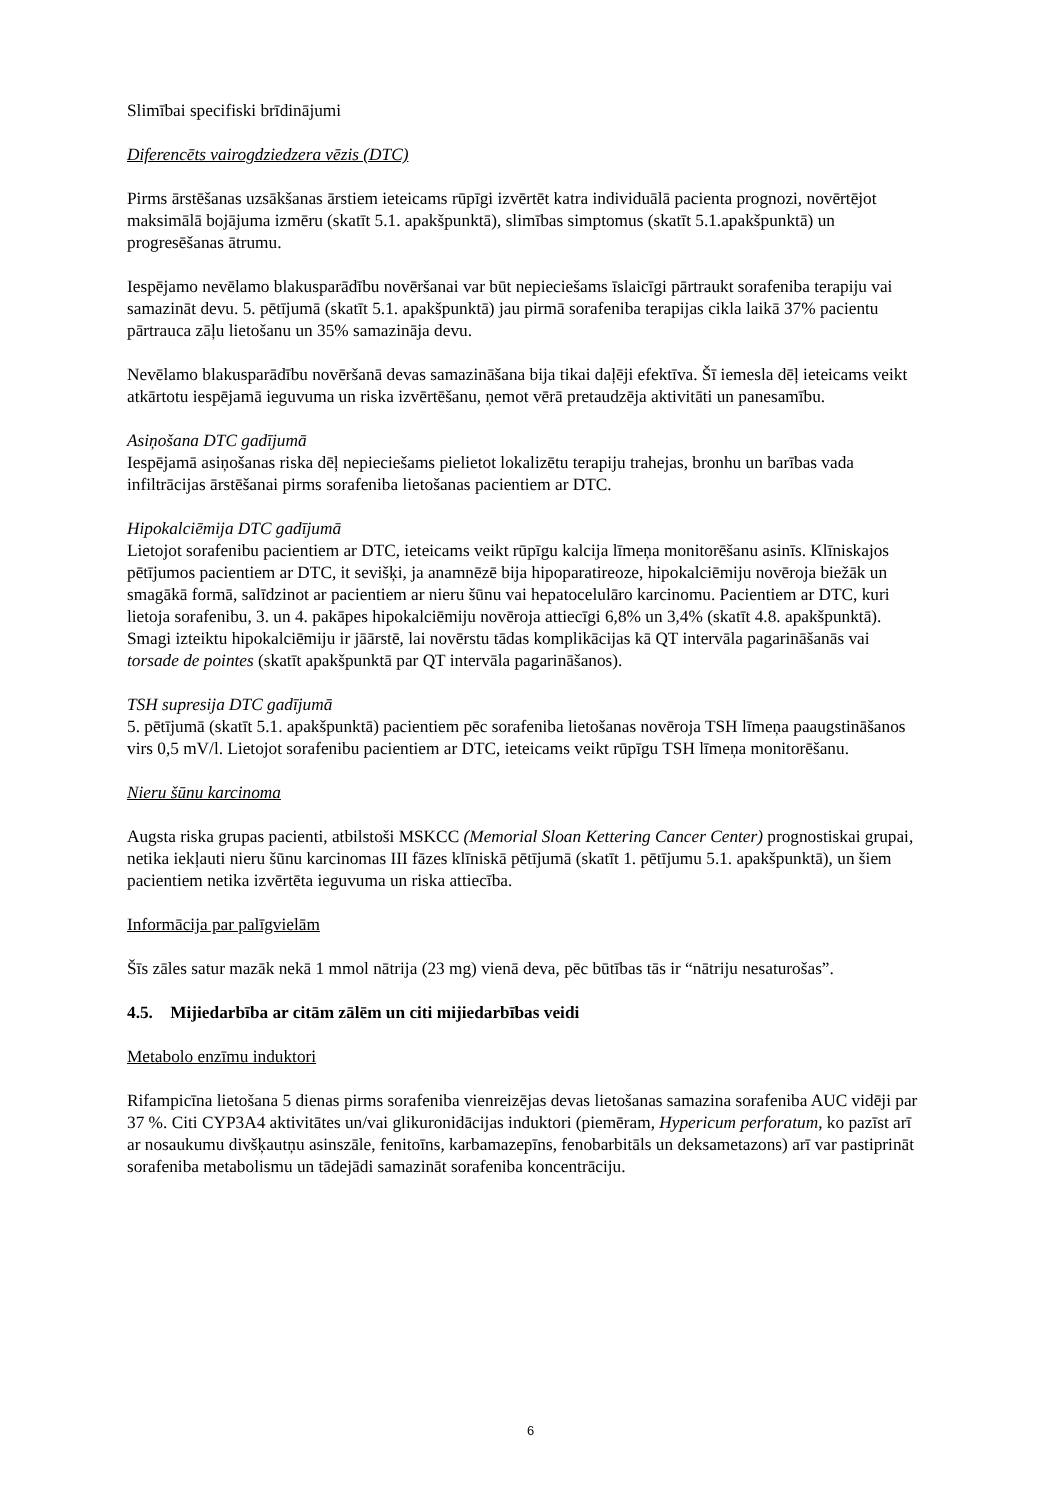Slimībai specifiski brīdinājumi
Diferencēts vairogdziedzera vēzis (DTC)
Pirms ārstēšanas uzsākšanas ārstiem ieteicams rūpīgi izvērtēt katra individuālā pacienta prognozi, novērtējot maksimālā bojājuma izmēru (skatīt 5.1. apakšpunktā), slimības simptomus (skatīt 5.1.apakšpunktā) un progresēšanas ātrumu.
Iespējamo nevēlamo blakusparādību novēršanai var būt nepieciešams īslaicīgi pārtraukt sorafeniba terapiju vai samazināt devu. 5. pētījumā (skatīt 5.1. apakšpunktā) jau pirmā sorafeniba terapijas cikla laikā 37% pacientu pārtrauca zāļu lietošanu un 35% samazināja devu.
Nevēlamo blakusparādību novēršanā devas samazināšana bija tikai daļēji efektīva. Šī iemesla dēļ ieteicams veikt atkārtotu iespējamā ieguvuma un riska izvērtēšanu, ņemot vērā pretaudzēja aktivitāti un panesamību.
Asiņošana DTC gadījumā
Iespējamā asiņošanas riska dēļ nepieciešams pielietot lokalizētu terapiju trahejas, bronhu un barības vada infiltrācijas ārstēšanai pirms sorafeniba lietošanas pacientiem ar DTC.
Hipokalciēmija DTC gadījumā
Lietojot sorafenibu pacientiem ar DTC, ieteicams veikt rūpīgu kalcija līmeņa monitorēšanu asinīs. Klīniskajos pētījumos pacientiem ar DTC, it sevišķi, ja anamnēzē bija hipoparatireoze, hipokalciēmiju novēroja biežāk un smagākā formā, salīdzinot ar pacientiem ar nieru šūnu vai hepatocelulāro karcinomu. Pacientiem ar DTC, kuri lietoja sorafenibu, 3. un 4. pakāpes hipokalciēmiju novēroja attiecīgi 6,8% un 3,4% (skatīt 4.8. apakšpunktā). Smagi izteiktu hipokalciēmiju ir jāārstē, lai novērstu tādas komplikācijas kā QT intervāla pagarināšanās vai torsade de pointes (skatīt apakšpunktā par QT intervāla pagarināšanos).
TSH supresija DTC gadījumā
5. pētījumā (skatīt 5.1. apakšpunktā) pacientiem pēc sorafeniba lietošanas novēroja TSH līmeņa paaugstināšanos virs 0,5 mV/l. Lietojot sorafenibu pacientiem ar DTC, ieteicams veikt rūpīgu TSH līmeņa monitorēšanu.
Nieru šūnu karcinoma
Augsta riska grupas pacienti, atbilstoši MSKCC (Memorial Sloan Kettering Cancer Center) prognostiskai grupai, netika iekļauti nieru šūnu karcinomas III fāzes klīniskā pētījumā (skatīt 1. pētījumu 5.1. apakšpunktā), un šiem pacientiem netika izvērtēta ieguvuma un riska attiecība.
Informācija par palīgvielām
Šīs zāles satur mazāk nekā 1 mmol nātrija (23 mg) vienā deva, pēc būtības tās ir “nātriju nesaturošas”.
4.5. Mijiedarbība ar citām zālēm un citi mijiedarbības veidi
Metabolo enzīmu induktori
Rifampicīna lietošana 5 dienas pirms sorafeniba vienreizējas devas lietošanas samazina sorafeniba AUC vidēji par 37 %. Citi CYP3A4 aktivitātes un/vai glikuronidācijas induktori (piemēram, Hypericum perforatum, ko pazīst arī ar nosaukumu divšķautņu asinszāle, fenitoīns, karbamazepīns, fenobarbitāls un deksametazons) arī var pastiprināt sorafeniba metabolismu un tādejādi samazināt sorafeniba koncentrāciju.
6